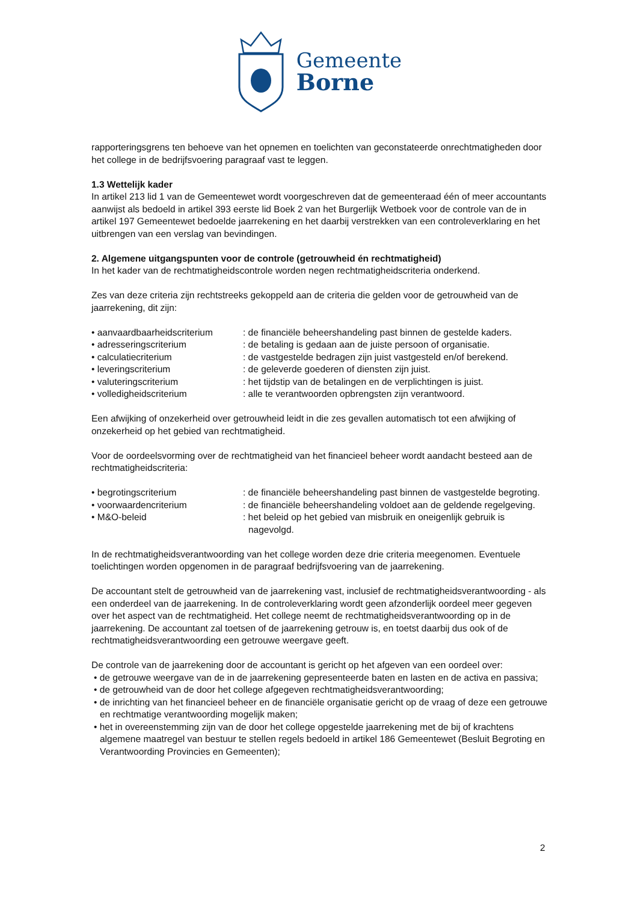Gemeente
Borne
rapporteringsgrens ten behoeve van het opnemen en toelichten van geconstateerde onrechtmatigheden door het college in de bedrijfsvoering paragraaf vast te leggen.
1.3 Wettelijk kader
In artikel 213 lid 1 van de Gemeentewet wordt voorgeschreven dat de gemeenteraad één of meer accountants aanwijst als bedoeld in artikel 393 eerste lid Boek 2 van het Burgerlijk Wetboek voor de controle van de in artikel 197 Gemeentewet bedoelde jaarrekening en het daarbij verstrekken van een controleverklaring en het uitbrengen van een verslag van bevindingen.
2. Algemene uitgangspunten voor de controle (getrouwheid én rechtmatigheid)
In het kader van de rechtmatigheidscontrole worden negen rechtmatigheidscriteria onderkend.
Zes van deze criteria zijn rechtstreeks gekoppeld aan de criteria die gelden voor de getrouwheid van de jaarrekening, dit zijn:
• aanvaardbaarheidscriterium
: de financiële beheershandeling past binnen de gestelde kaders.
• adresseringscriterium : de betaling is gedaan aan de juiste persoon of organisatie.
• calculatiecriterium : de vastgestelde bedragen zijn juist vastgesteld en/of berekend.
• leveringscriterium : de geleverde goederen of diensten zijn juist.
• valuteringscriterium : het tijdstip van de betalingen en de verplichtingen is juist.
• volledigheidscriterium : alle te verantwoorden opbrengsten zijn verantwoord.
Een afwijking of onzekerheid over getrouwheid leidt in die zes gevallen automatisch tot een afwijking of onzekerheid op het gebied van rechtmatigheid.
Voor de oordeelsvorming over de rechtmatigheid van het financieel beheer wordt aandacht besteed aan de rechtmatigheidscriteria:
• begrotingscriterium : de financiële beheershandeling past binnen de vastgestelde begroting.
• voorwaardencriterium : de financiële beheershandeling voldoet aan de geldende regelgeving.
• M&O-beleid : het beleid op het gebied van misbruik en oneigenlijk gebruik is nagevolgd.
In de rechtmatigheidsverantwoording van het college worden deze drie criteria meegenomen. Eventuele toelichtingen worden opgenomen in de paragraaf bedrijfsvoering van de jaarrekening.
De accountant stelt de getrouwheid van de jaarrekening vast, inclusief de rechtmatigheidsverantwoording - als een onderdeel van de jaarrekening. In de controleverklaring wordt geen afzonderlijk oordeel meer gegeven over het aspect van de rechtmatigheid. Het college neemt de rechtmatigheidsverantwoording op in de jaarrekening. De accountant zal toetsen of de jaarrekening getrouw is, en toetst daarbij dus ook of de rechtmatigheidsverantwoording een getrouwe weergave geeft.
De controle van de jaarrekening door de accountant is gericht op het afgeven van een oordeel over:
• de getrouwe weergave van de in de jaarrekening gepresenteerde baten en lasten en de activa en passiva;
• de getrouwheid van de door het college afgegeven rechtmatigheidsverantwoording;
• de inrichting van het financieel beheer en de financiële organisatie gericht op de vraag of deze een getrouwe en rechtmatige verantwoording mogelijk maken;
• het in overeenstemming zijn van de door het college opgestelde jaarrekening met de bij of krachtens algemene maatregel van bestuur te stellen regels bedoeld in artikel 186 Gemeentewet (Besluit Begroting en Verantwoording Provincies en Gemeenten);
2